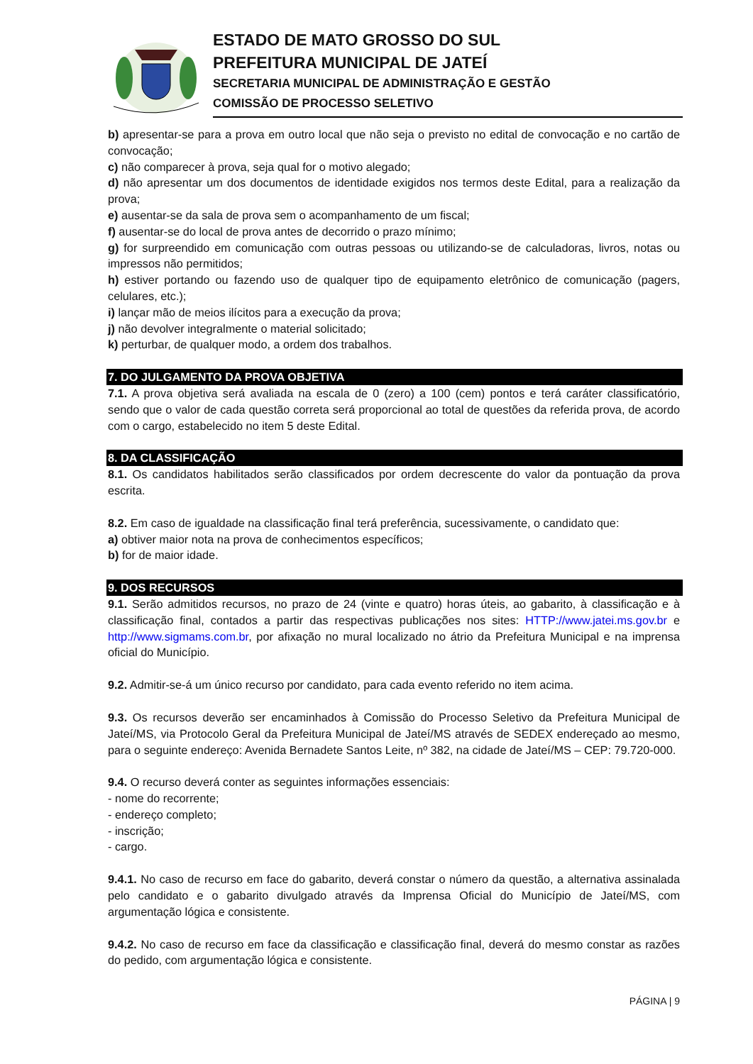ESTADO DE MATO GROSSO DO SUL
PREFEITURA MUNICIPAL DE JATEÍ
SECRETARIA MUNICIPAL DE ADMINISTRAÇÃO E GESTÃO
COMISSÃO DE PROCESSO SELETIVO
b) apresentar-se para a prova em outro local que não seja o previsto no edital de convocação e no cartão de convocação;
c) não comparecer à prova, seja qual for o motivo alegado;
d) não apresentar um dos documentos de identidade exigidos nos termos deste Edital, para a realização da prova;
e) ausentar-se da sala de prova sem o acompanhamento de um fiscal;
f) ausentar-se do local de prova antes de decorrido o prazo mínimo;
g) for surpreendido em comunicação com outras pessoas ou utilizando-se de calculadoras, livros, notas ou impressos não permitidos;
h) estiver portando ou fazendo uso de qualquer tipo de equipamento eletrônico de comunicação (pagers, celulares, etc.);
i) lançar mão de meios ilícitos para a execução da prova;
j) não devolver integralmente o material solicitado;
k) perturbar, de qualquer modo, a ordem dos trabalhos.
7. DO JULGAMENTO DA PROVA OBJETIVA
7.1. A prova objetiva será avaliada na escala de 0 (zero) a 100 (cem) pontos e terá caráter classificatório, sendo que o valor de cada questão correta será proporcional ao total de questões da referida prova, de acordo com o cargo, estabelecido no item 5 deste Edital.
8. DA CLASSIFICAÇÃO
8.1. Os candidatos habilitados serão classificados por ordem decrescente do valor da pontuação da prova escrita.
8.2. Em caso de igualdade na classificação final terá preferência, sucessivamente, o candidato que:
a) obtiver maior nota na prova de conhecimentos específicos;
b) for de maior idade.
9. DOS RECURSOS
9.1. Serão admitidos recursos, no prazo de 24 (vinte e quatro) horas úteis, ao gabarito, à classificação e à classificação final, contados a partir das respectivas publicações nos sites: HTTP://www.jatei.ms.gov.br e http://www.sigmams.com.br, por afixação no mural localizado no átrio da Prefeitura Municipal e na imprensa oficial do Município.
9.2. Admitir-se-á um único recurso por candidato, para cada evento referido no item acima.
9.3. Os recursos deverão ser encaminhados à Comissão do Processo Seletivo da Prefeitura Municipal de Jateí/MS, via Protocolo Geral da Prefeitura Municipal de Jateí/MS através de SEDEX endereçado ao mesmo, para o seguinte endereço: Avenida Bernadete Santos Leite, nº 382, na cidade de Jateí/MS – CEP: 79.720-000.
9.4. O recurso deverá conter as seguintes informações essenciais:
- nome do recorrente;
- endereço completo;
- inscrição;
- cargo.
9.4.1. No caso de recurso em face do gabarito, deverá constar o número da questão, a alternativa assinalada pelo candidato e o gabarito divulgado através da Imprensa Oficial do Município de Jateí/MS, com argumentação lógica e consistente.
9.4.2. No caso de recurso em face da classificação e classificação final, deverá do mesmo constar as razões do pedido, com argumentação lógica e consistente.
PÁGINA | 9